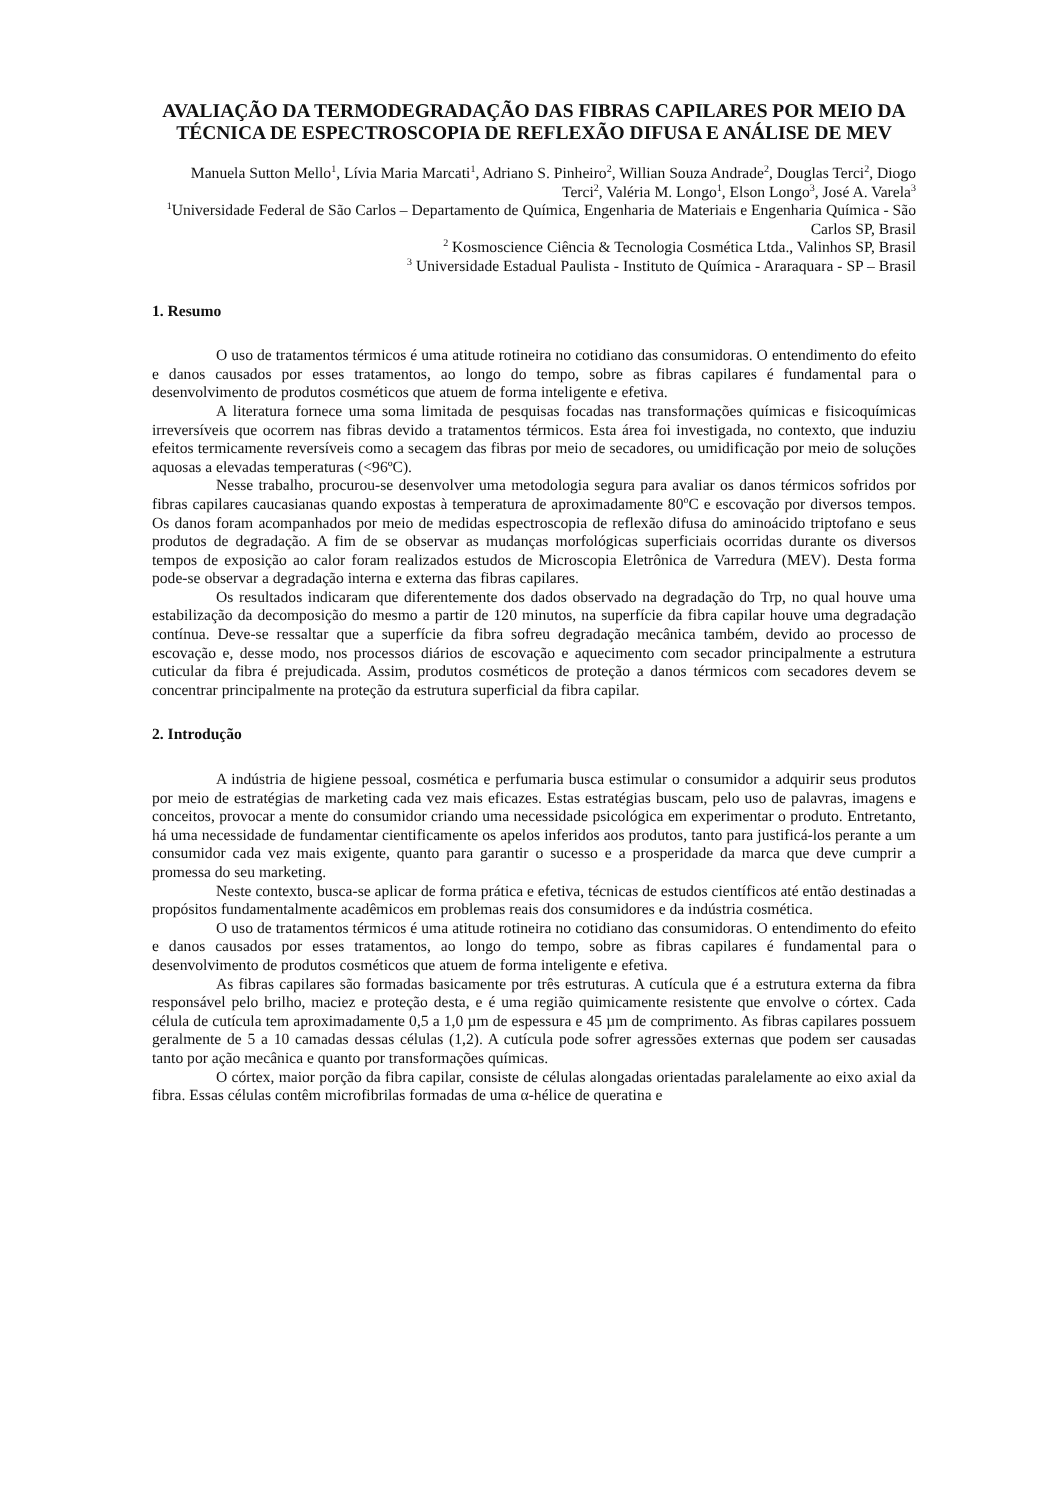AVALIAÇÃO DA TERMODEGRADAÇÃO DAS FIBRAS CAPILARES POR MEIO DA TÉCNICA DE ESPECTROSCOPIA DE REFLEXÃO DIFUSA E ANÁLISE DE MEV
Manuela Sutton Mello<sup>1</sup>, Lívia Maria Marcati<sup>1</sup>, Adriano S. Pinheiro<sup>2</sup>, Willian Souza Andrade<sup>2</sup>, Douglas Terci<sup>2</sup>, Diogo Terci<sup>2</sup>, Valéria M. Longo<sup>1</sup>, Elson Longo<sup>3</sup>, José A. Varela<sup>3</sup>
<sup>1</sup> Universidade Federal de São Carlos – Departamento de Química, Engenharia de Materiais e Engenharia Química - São Carlos SP, Brasil
<sup>2</sup> Kosmoscience Ciência & Tecnologia Cosmética Ltda., Valinhos SP, Brasil
<sup>3</sup> Universidade Estadual Paulista - Instituto de Química - Araraquara - SP – Brasil
1. Resumo
O uso de tratamentos térmicos é uma atitude rotineira no cotidiano das consumidoras. O entendimento do efeito e danos causados por esses tratamentos, ao longo do tempo, sobre as fibras capilares é fundamental para o desenvolvimento de produtos cosméticos que atuem de forma inteligente e efetiva.
A literatura fornece uma soma limitada de pesquisas focadas nas transformações químicas e fisicoquímicas irreversíveis que ocorrem nas fibras devido a tratamentos térmicos. Esta área foi investigada, no contexto, que induziu efeitos termicamente reversíveis como a secagem das fibras por meio de secadores, ou umidificação por meio de soluções aquosas a elevadas temperaturas (<96ºC).
Nesse trabalho, procurou-se desenvolver uma metodologia segura para avaliar os danos térmicos sofridos por fibras capilares caucasianas quando expostas à temperatura de aproximadamente 80<sup>o</sup>C e escovação por diversos tempos. Os danos foram acompanhados por meio de medidas espectroscopia de reflexão difusa do aminoácido triptofano e seus produtos de degradação. A fim de se observar as mudanças morfológicas superficiais ocorridas durante os diversos tempos de exposição ao calor foram realizados estudos de Microscopia Eletrônica de Varredura (MEV). Desta forma pode-se observar a degradação interna e externa das fibras capilares.
Os resultados indicaram que diferentemente dos dados observado na degradação do Trp, no qual houve uma estabilização da decomposição do mesmo a partir de 120 minutos, na superfície da fibra capilar houve uma degradação contínua. Deve-se ressaltar que a superfície da fibra sofreu degradação mecânica também, devido ao processo de escovação e, desse modo, nos processos diários de escovação e aquecimento com secador principalmente a estrutura cuticular da fibra é prejudicada. Assim, produtos cosméticos de proteção a danos térmicos com secadores devem se concentrar principalmente na proteção da estrutura superficial da fibra capilar.
2. Introdução
A indústria de higiene pessoal, cosmética e perfumaria busca estimular o consumidor a adquirir seus produtos por meio de estratégias de marketing cada vez mais eficazes. Estas estratégias buscam, pelo uso de palavras, imagens e conceitos, provocar a mente do consumidor criando uma necessidade psicológica em experimentar o produto. Entretanto, há uma necessidade de fundamentar cientificamente os apelos inferidos aos produtos, tanto para justificá-los perante a um consumidor cada vez mais exigente, quanto para garantir o sucesso e a prosperidade da marca que deve cumprir a promessa do seu marketing.
Neste contexto, busca-se aplicar de forma prática e efetiva, técnicas de estudos científicos até então destinadas a propósitos fundamentalmente acadêmicos em problemas reais dos consumidores e da indústria cosmética.
O uso de tratamentos térmicos é uma atitude rotineira no cotidiano das consumidoras. O entendimento do efeito e danos causados por esses tratamentos, ao longo do tempo, sobre as fibras capilares é fundamental para o desenvolvimento de produtos cosméticos que atuem de forma inteligente e efetiva.
As fibras capilares são formadas basicamente por três estruturas. A cutícula que é a estrutura externa da fibra responsável pelo brilho, maciez e proteção desta, e é uma região quimicamente resistente que envolve o córtex. Cada célula de cutícula tem aproximadamente 0,5 a 1,0 µm de espessura e 45 µm de comprimento. As fibras capilares possuem geralmente de 5 a 10 camadas dessas células (1,2). A cutícula pode sofrer agressões externas que podem ser causadas tanto por ação mecânica e quanto por transformações químicas.
O córtex, maior porção da fibra capilar, consiste de células alongadas orientadas paralelamente ao eixo axial da fibra. Essas células contêm microfibrilas formadas de uma α-hélice de queratina e